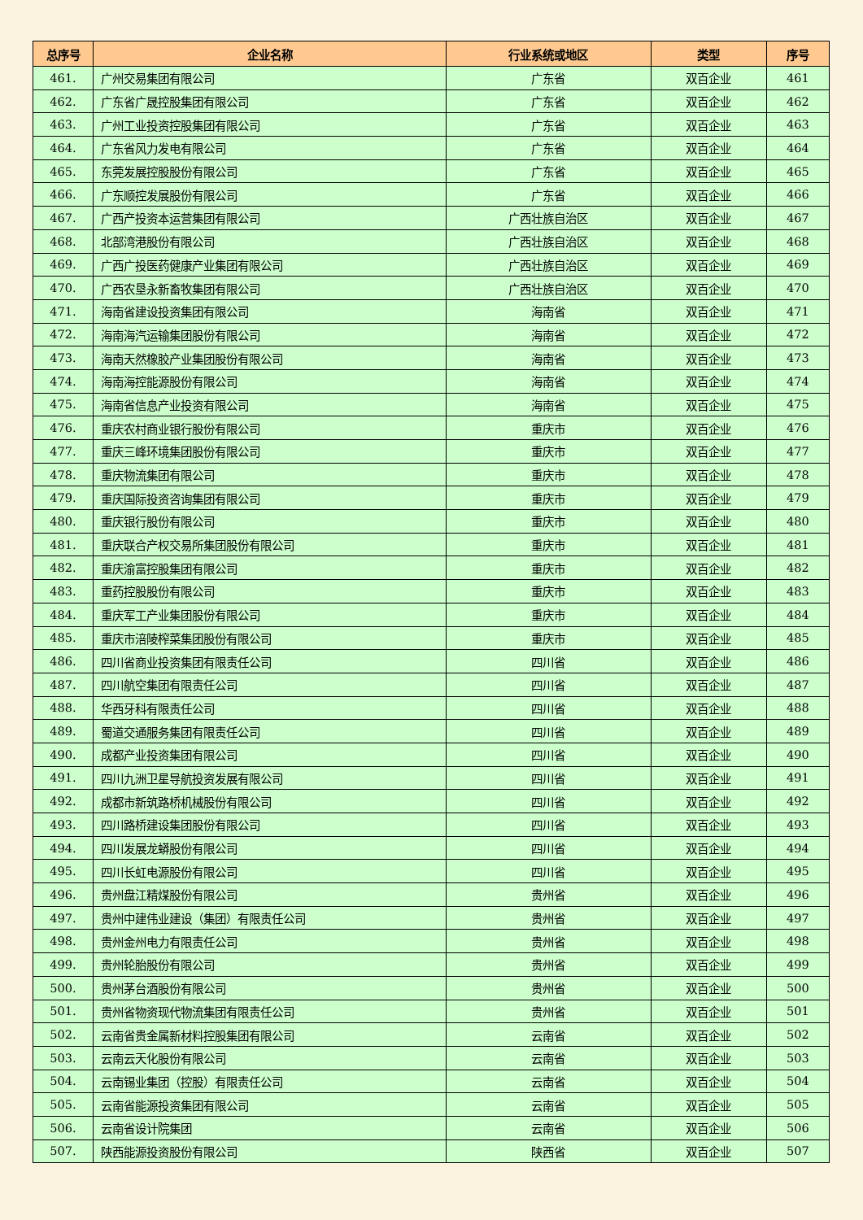| 总序号 | 企业名称 | 行业系统或地区 | 类型 | 序号 |
| --- | --- | --- | --- | --- |
| 461. | 广州交易集团有限公司 | 广东省 | 双百企业 | 461 |
| 462. | 广东省广晟控股集团有限公司 | 广东省 | 双百企业 | 462 |
| 463. | 广州工业投资控股集团有限公司 | 广东省 | 双百企业 | 463 |
| 464. | 广东省风力发电有限公司 | 广东省 | 双百企业 | 464 |
| 465. | 东莞发展控股股份有限公司 | 广东省 | 双百企业 | 465 |
| 466. | 广东顺控发展股份有限公司 | 广东省 | 双百企业 | 466 |
| 467. | 广西产投资本运营集团有限公司 | 广西壮族自治区 | 双百企业 | 467 |
| 468. | 北部湾港股份有限公司 | 广西壮族自治区 | 双百企业 | 468 |
| 469. | 广西广投医药健康产业集团有限公司 | 广西壮族自治区 | 双百企业 | 469 |
| 470. | 广西农垦永新畜牧集团有限公司 | 广西壮族自治区 | 双百企业 | 470 |
| 471. | 海南省建设投资集团有限公司 | 海南省 | 双百企业 | 471 |
| 472. | 海南海汽运输集团股份有限公司 | 海南省 | 双百企业 | 472 |
| 473. | 海南天然橡胶产业集团股份有限公司 | 海南省 | 双百企业 | 473 |
| 474. | 海南海控能源股份有限公司 | 海南省 | 双百企业 | 474 |
| 475. | 海南省信息产业投资有限公司 | 海南省 | 双百企业 | 475 |
| 476. | 重庆农村商业银行股份有限公司 | 重庆市 | 双百企业 | 476 |
| 477. | 重庆三峰环境集团股份有限公司 | 重庆市 | 双百企业 | 477 |
| 478. | 重庆物流集团有限公司 | 重庆市 | 双百企业 | 478 |
| 479. | 重庆国际投资咨询集团有限公司 | 重庆市 | 双百企业 | 479 |
| 480. | 重庆银行股份有限公司 | 重庆市 | 双百企业 | 480 |
| 481. | 重庆联合产权交易所集团股份有限公司 | 重庆市 | 双百企业 | 481 |
| 482. | 重庆渝富控股集团有限公司 | 重庆市 | 双百企业 | 482 |
| 483. | 重药控股股份有限公司 | 重庆市 | 双百企业 | 483 |
| 484. | 重庆军工产业集团股份有限公司 | 重庆市 | 双百企业 | 484 |
| 485. | 重庆市涪陵榨菜集团股份有限公司 | 重庆市 | 双百企业 | 485 |
| 486. | 四川省商业投资集团有限责任公司 | 四川省 | 双百企业 | 486 |
| 487. | 四川航空集团有限责任公司 | 四川省 | 双百企业 | 487 |
| 488. | 华西牙科有限责任公司 | 四川省 | 双百企业 | 488 |
| 489. | 蜀道交通服务集团有限责任公司 | 四川省 | 双百企业 | 489 |
| 490. | 成都产业投资集团有限公司 | 四川省 | 双百企业 | 490 |
| 491. | 四川九洲卫星导航投资发展有限公司 | 四川省 | 双百企业 | 491 |
| 492. | 成都市新筑路桥机械股份有限公司 | 四川省 | 双百企业 | 492 |
| 493. | 四川路桥建设集团股份有限公司 | 四川省 | 双百企业 | 493 |
| 494. | 四川发展龙蟒股份有限公司 | 四川省 | 双百企业 | 494 |
| 495. | 四川长虹电源股份有限公司 | 四川省 | 双百企业 | 495 |
| 496. | 贵州盘江精煤股份有限公司 | 贵州省 | 双百企业 | 496 |
| 497. | 贵州中建伟业建设（集团）有限责任公司 | 贵州省 | 双百企业 | 497 |
| 498. | 贵州金州电力有限责任公司 | 贵州省 | 双百企业 | 498 |
| 499. | 贵州轮胎股份有限公司 | 贵州省 | 双百企业 | 499 |
| 500. | 贵州茅台酒股份有限公司 | 贵州省 | 双百企业 | 500 |
| 501. | 贵州省物资现代物流集团有限责任公司 | 贵州省 | 双百企业 | 501 |
| 502. | 云南省贵金属新材料控股集团有限公司 | 云南省 | 双百企业 | 502 |
| 503. | 云南云天化股份有限公司 | 云南省 | 双百企业 | 503 |
| 504. | 云南锡业集团（控股）有限责任公司 | 云南省 | 双百企业 | 504 |
| 505. | 云南省能源投资集团有限公司 | 云南省 | 双百企业 | 505 |
| 506. | 云南省设计院集团 | 云南省 | 双百企业 | 506 |
| 507. | 陕西能源投资股份有限公司 | 陕西省 | 双百企业 | 507 |